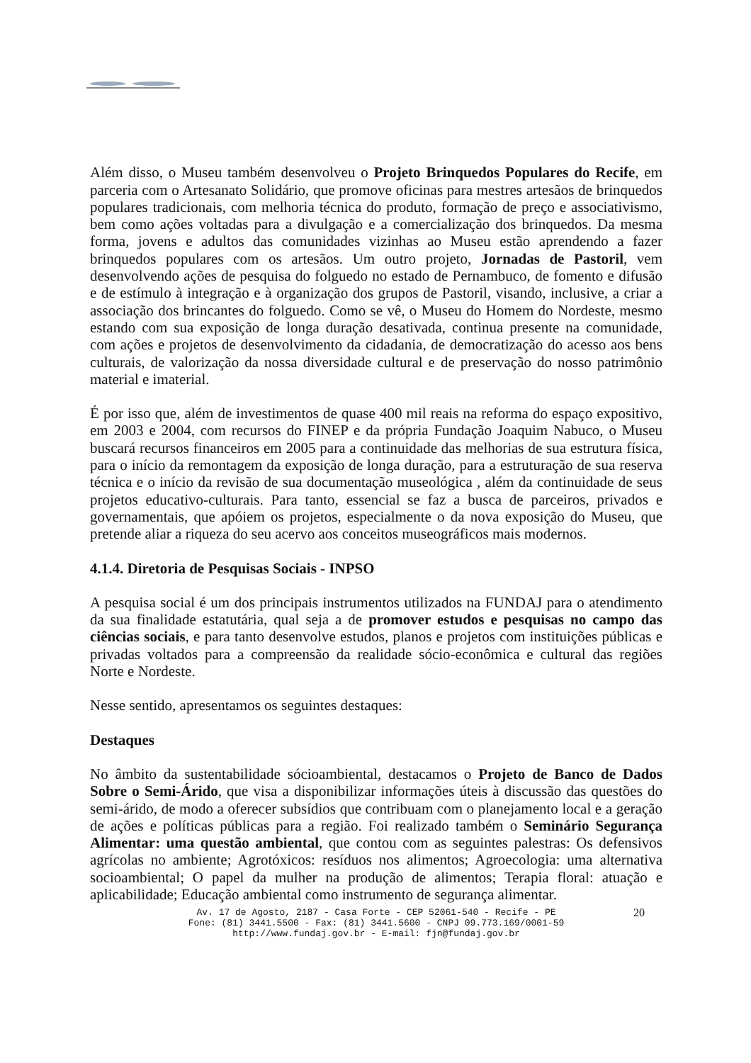Além disso, o Museu também desenvolveu o Projeto Brinquedos Populares do Recife, em parceria com o Artesanato Solidário, que promove oficinas para mestres artesãos de brinquedos populares tradicionais, com melhoria técnica do produto, formação de preço e associativismo, bem como ações voltadas para a divulgação e a comercialização dos brinquedos. Da mesma forma, jovens e adultos das comunidades vizinhas ao Museu estão aprendendo a fazer brinquedos populares com os artesãos. Um outro projeto, Jornadas de Pastoril, vem desenvolvendo ações de pesquisa do folguedo no estado de Pernambuco, de fomento e difusão e de estímulo à integração e à organização dos grupos de Pastoril, visando, inclusive, a criar a associação dos brincantes do folguedo. Como se vê, o Museu do Homem do Nordeste, mesmo estando com sua exposição de longa duração desativada, continua presente na comunidade, com ações e projetos de desenvolvimento da cidadania, de democratização do acesso aos bens culturais, de valorização da nossa diversidade cultural e de preservação do nosso patrimônio material e imaterial.
É por isso que, além de investimentos de quase 400 mil reais na reforma do espaço expositivo, em 2003 e 2004, com recursos do FINEP e da própria Fundação Joaquim Nabuco, o Museu buscará recursos financeiros em 2005 para a continuidade das melhorias de sua estrutura física, para o início da remontagem da exposição de longa duração, para a estruturação de sua reserva técnica e o início da revisão de sua documentação museológica , além da continuidade de seus projetos educativo-culturais. Para tanto, essencial se faz a busca de parceiros, privados e governamentais, que apóiem os projetos, especialmente o da nova exposição do Museu, que pretende aliar a riqueza do seu acervo aos conceitos museográficos mais modernos.
4.1.4. Diretoria de Pesquisas Sociais - INPSO
A pesquisa social é um dos principais instrumentos utilizados na FUNDAJ para o atendimento da sua finalidade estatutária, qual seja a de promover estudos e pesquisas no campo das ciências sociais, e para tanto desenvolve estudos, planos e projetos com instituições públicas e privadas voltados para a compreensão da realidade sócio-econômica e cultural das regiões Norte e Nordeste.
Nesse sentido, apresentamos os seguintes destaques:
Destaques
No âmbito da sustentabilidade sócioambiental, destacamos o Projeto de Banco de Dados Sobre o Semi-Árido, que visa a disponibilizar informações úteis à discussão das questões do semi-árido, de modo a oferecer subsídios que contribuam com o planejamento local e a geração de ações e políticas públicas para a região. Foi realizado também o Seminário Segurança Alimentar: uma questão ambiental, que contou com as seguintes palestras: Os defensivos agrícolas no ambiente; Agrotóxicos: resíduos nos alimentos; Agroecologia: uma alternativa socioambiental; O papel da mulher na produção de alimentos; Terapia floral: atuação e aplicabilidade; Educação ambiental como instrumento de segurança alimentar.
Av. 17 de Agosto, 2187 - Casa Forte - CEP 52061-540 - Recife - PE
Fone: (81) 3441.5500 - Fax: (81) 3441.5600 - CNPJ 09.773.169/0001-59
http://www.fundaj.gov.br - E-mail: fjn@fundaj.gov.br
20